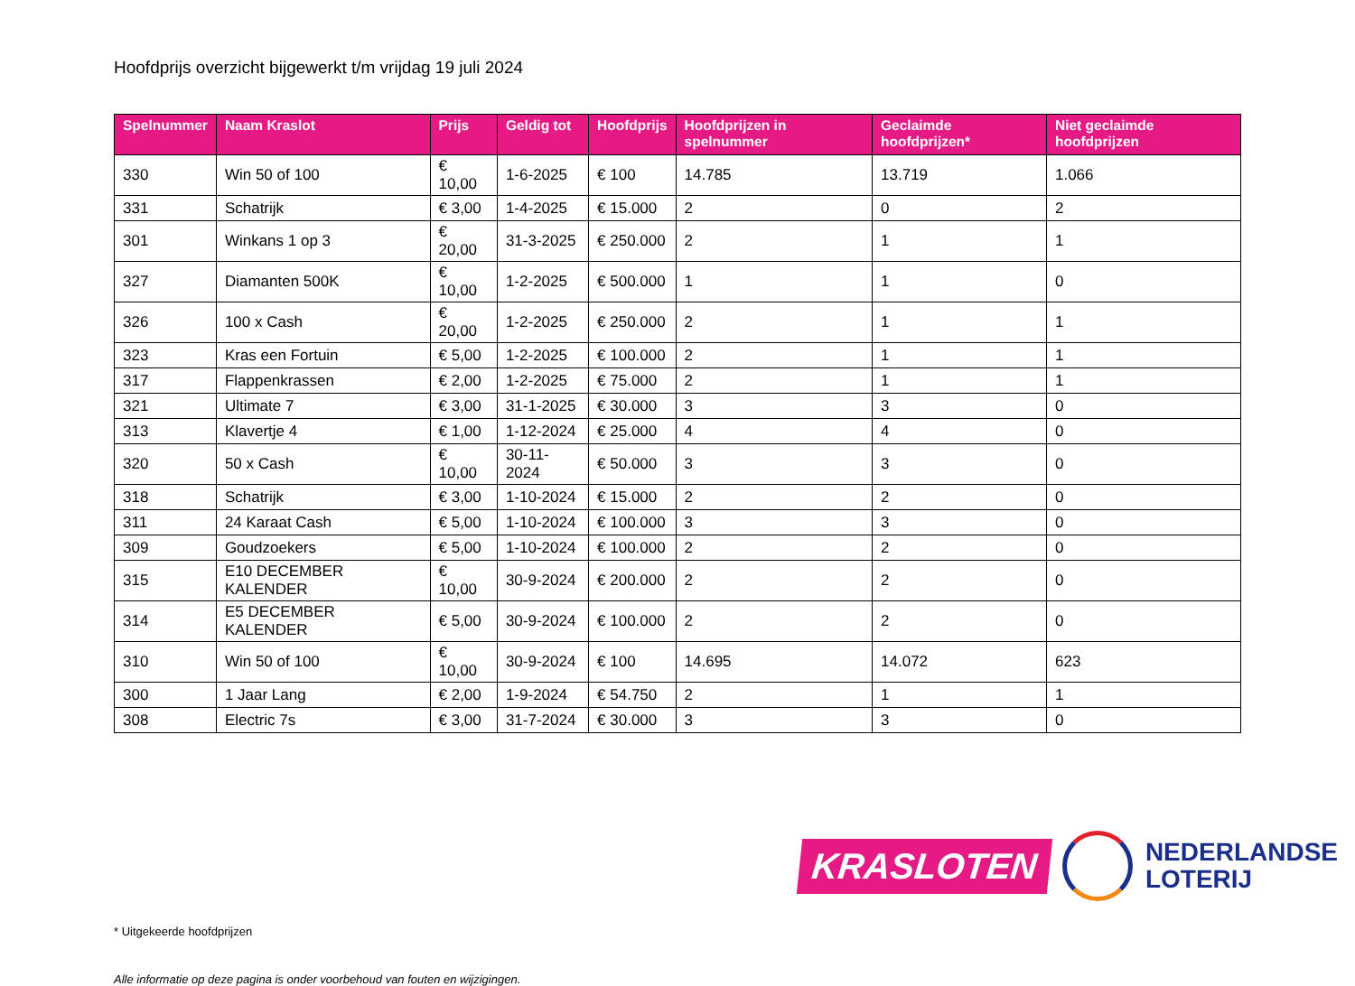Hoofdprijs overzicht bijgewerkt t/m vrijdag 19 juli 2024
| Spelnummer | Naam Kraslot | Prijs | Geldig tot | Hoofdprijs | Hoofdprijzen in spelnummer | Geclaimde hoofdprijzen* | Niet geclaimde hoofdprijzen |
| --- | --- | --- | --- | --- | --- | --- | --- |
| 330 | Win 50 of 100 | € 10,00 | 1-6-2025 | € 100 | 14.785 | 13.719 | 1.066 |
| 331 | Schatrijk | € 3,00 | 1-4-2025 | € 15.000 | 2 | 0 | 2 |
| 301 | Winkans 1 op 3 | € 20,00 | 31-3-2025 | € 250.000 | 2 | 1 | 1 |
| 327 | Diamanten 500K | € 10,00 | 1-2-2025 | € 500.000 | 1 | 1 | 0 |
| 326 | 100 x Cash | € 20,00 | 1-2-2025 | € 250.000 | 2 | 1 | 1 |
| 323 | Kras een Fortuin | € 5,00 | 1-2-2025 | € 100.000 | 2 | 1 | 1 |
| 317 | Flappenkrassen | € 2,00 | 1-2-2025 | € 75.000 | 2 | 1 | 1 |
| 321 | Ultimate 7 | € 3,00 | 31-1-2025 | € 30.000 | 3 | 3 | 0 |
| 313 | Klavertje 4 | € 1,00 | 1-12-2024 | € 25.000 | 4 | 4 | 0 |
| 320 | 50 x Cash | € 10,00 | 30-11-2024 | € 50.000 | 3 | 3 | 0 |
| 318 | Schatrijk | € 3,00 | 1-10-2024 | € 15.000 | 2 | 2 | 0 |
| 311 | 24 Karaat Cash | € 5,00 | 1-10-2024 | € 100.000 | 3 | 3 | 0 |
| 309 | Goudzoekers | € 5,00 | 1-10-2024 | € 100.000 | 2 | 2 | 0 |
| 315 | E10 DECEMBER KALENDER | € 10,00 | 30-9-2024 | € 200.000 | 2 | 2 | 0 |
| 314 | E5 DECEMBER KALENDER | € 5,00 | 30-9-2024 | € 100.000 | 2 | 2 | 0 |
| 310 | Win 50 of 100 | € 10,00 | 30-9-2024 | € 100 | 14.695 | 14.072 | 623 |
| 300 | 1 Jaar Lang | € 2,00 | 1-9-2024 | € 54.750 | 2 | 1 | 1 |
| 308 | Electric 7s | € 3,00 | 31-7-2024 | € 30.000 | 3 | 3 | 0 |
* Uitgekeerde hoofdprijzen
Alle informatie op deze pagina is onder voorbehoud van fouten en wijzigingen.
KRASLOTEN
NEDERLANDSE
LOTERIJ